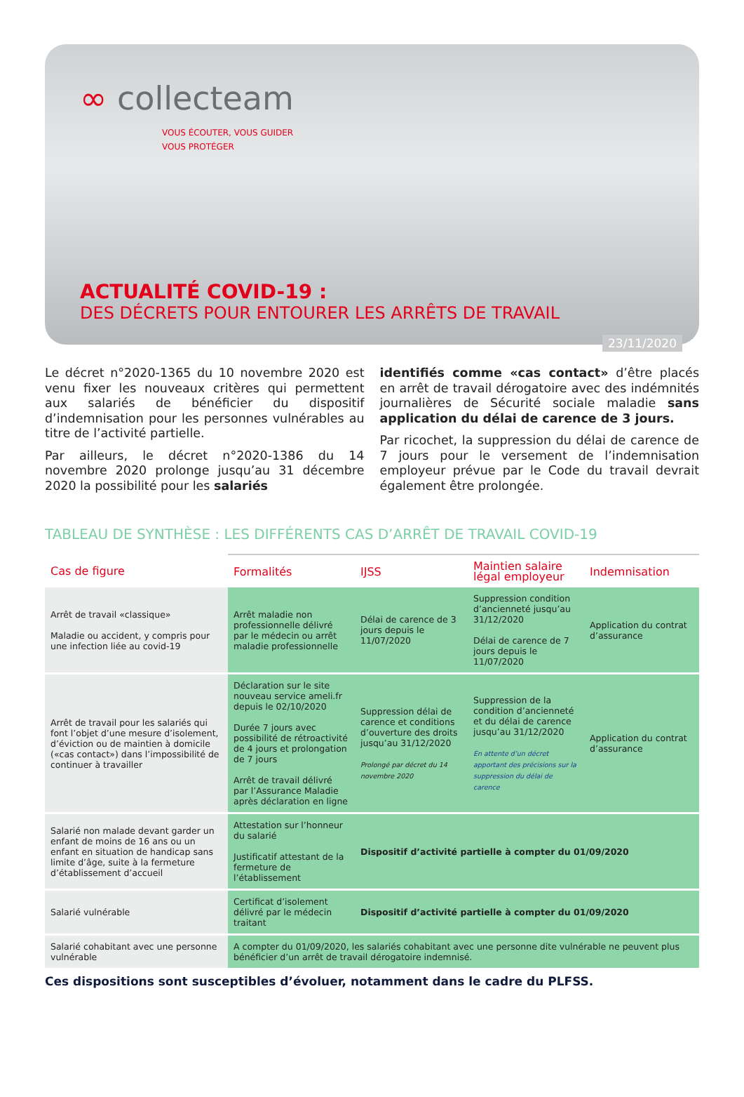∞ collecteam
VOUS ÉCOUTER, VOUS GUIDER
VOUS PROTÉGER
ACTUALITÉ COVID-19 :
DES DÉCRETS POUR ENTOURER LES ARRÊTS DE TRAVAIL
23/11/2020
Le décret n°2020-1365 du 10 novembre 2020 est venu fixer les nouveaux critères qui permettent aux salariés de bénéficier du dispositif d’indemnisation pour les personnes vulnérables au titre de l’activité partielle.
Par ailleurs, le décret n°2020-1386 du 14 novembre 2020 prolonge jusqu’au 31 décembre 2020 la possibilité pour les salariés
identifiés comme «cas contact» d’être placés en arrêt de travail dérogatoire avec des indémnités journalières de Sécurité sociale maladie sans application du délai de carence de 3 jours.
Par ricochet, la suppression du délai de carence de 7 jours pour le versement de l’indemnisation employeur prévue par le Code du travail devrait également être prolongée.
TABLEAU DE SYNTHÈSE : LES DIFFÉRENTS CAS D’ARRÊT DE TRAVAIL COVID-19
| Cas de figure | Formalités | IJSS | Maintien salaire légal employeur | Indemnisation |
| --- | --- | --- | --- | --- |
| Arrêt de travail «classique» Maladie ou accident, y compris pour une infection liée au covid-19 | Arrêt maladie non professionnelle délivré par le médecin ou arrêt maladie professionnelle | Délai de carence de 3 jours depuis le 11/07/2020 | Suppression condition d’ancienneté jusqu’au 31/12/2020 Délai de carence de 7 jours depuis le 11/07/2020 | Application du contrat d’assurance |
| Arrêt de travail pour les salariés qui font l’objet d’une mesure d’isolement, d’éviction ou de maintien à domicile («cas contact») dans l’impossibilité de continuer à travailler | Déclaration sur le site nouveau service ameli.fr depuis le 02/10/2020 Durée 7 jours avec possibilité de rétroactivité de 4 jours et prolongation de 7 jours Arrêt de travail délivré par l’Assurance Maladie après déclaration en ligne | Suppression délai de carence et conditions d’ouverture des droits jusqu’au 31/12/2020 Prolongé par décret du 14 novembre 2020 | Suppression de la condition d’ancienneté et du délai de carence jusqu’au 31/12/2020 En attente d’un décret apportant des précisions sur la suppression du délai de carence | Application du contrat d’assurance |
| Salarié non malade devant garder un enfant de moins de 16 ans ou un enfant en situation de handicap sans limite d’âge, suite à la fermeture d’établissement d’accueil | Attestation sur l’honneur du salarié Justificatif attestant de la fermeture de l’établissement | Dispositif d’activité partielle à compter du 01/09/2020 | | |
| Salarié vulnérable | Certificat d’isolement délivré par le médecin traitant | Dispositif d’activité partielle à compter du 01/09/2020 | | |
| Salarié cohabitant avec une personne vulnérable | A compter du 01/09/2020, les salariés cohabitant avec une personne dite vulnérable ne peuvent plus bénéficier d’un arrêt de travail dérogatoire indemnisé. | | | |
Ces dispositions sont susceptibles d’évoluer, notamment dans le cadre du PLFSS.